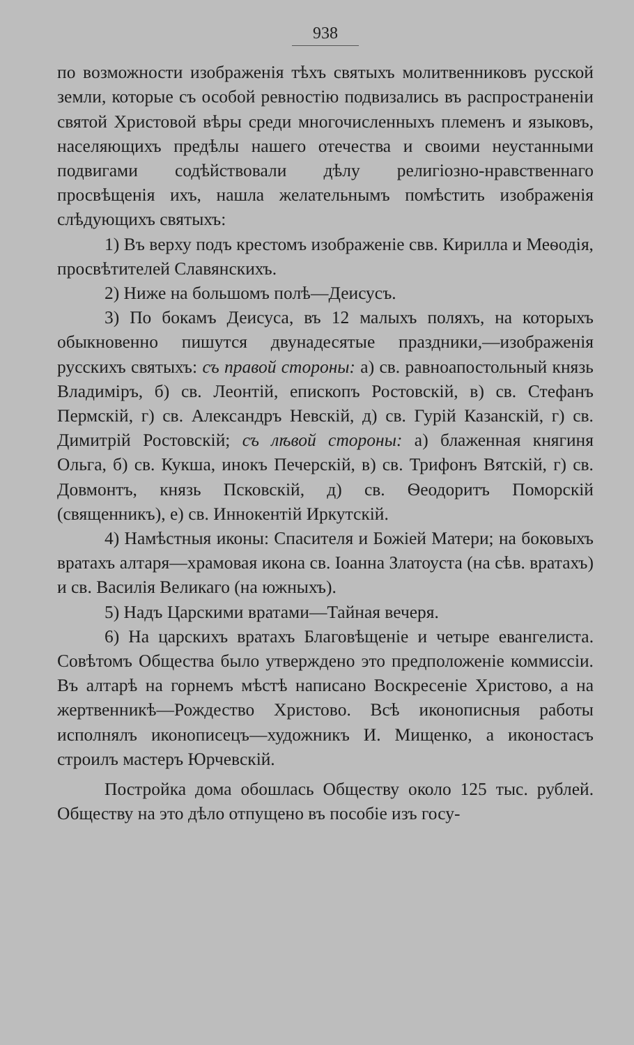938
по возможности изображенія тѣхъ святыхъ молитвенниковъ русской земли, которые съ особой ревностію подвизались въ распространеніи святой Христовой вѣры среди многочисленныхъ племенъ и языковъ, населяющихъ предѣлы нашего отечества и своими неустанными подвигами содѣйствовали дѣлу религіозно-нравственнаго просвѣщенія ихъ, нашла желательнымъ помѣстить изображенія слѣдующихъ святыхъ:
1) Въ верху подъ крестомъ изображеніе свв. Кирилла и Меѳодія, просвѣтителей Славянскихъ.
2) Ниже на большомъ полѣ—Деисусъ.
3) По бокамъ Деисуса, въ 12 малыхъ поляхъ, на которыхъ обыкновенно пишутся двунадесятые праздники,—изображенія русскихъ святыхъ: съ правой стороны: а) св. равноапостольный князь Владиміръ, б) св. Леонтій, епископъ Ростовскій, в) св. Стефанъ Пермскій, г) св. Александръ Невскій, д) св. Гурій Казанскій, г) св. Димитрій Ростовскій; съ лѣвой стороны: а) блаженная княгиня Ольга, б) св. Кукша, инокъ Печерскій, в) св. Трифонъ Вятскій, г) св. Довмонтъ, князь Псковскій, д) св. Ѳеодоритъ Поморскій (священникъ), е) св. Иннокентій Иркутскій.
4) Намѣстныя иконы: Спасителя и Божіей Матери; на боковыхъ вратахъ алтаря—храмовая икона св. Іоанна Златоуста (на сѣв. вратахъ) и св. Василія Великаго (на южныхъ).
5) Надъ Царскими вратами—Тайная вечеря.
6) На царскихъ вратахъ Благовѣщеніе и четыре евангелиста. Совѣтомъ Общества было утверждено это предположеніе коммиссіи. Въ алтарѣ на горнемъ мѣстѣ написано Воскресеніе Христово, а на жертвенникѣ—Рождество Христово. Всѣ иконописныя работы исполнялъ иконописецъ—художникъ И. Мищенко, а иконостасъ строилъ мастеръ Юрчевскій.
Постройка дома обошлась Обществу около 125 тыс. рублей. Обществу на это дѣло отпущено въ пособіе изъ госу-